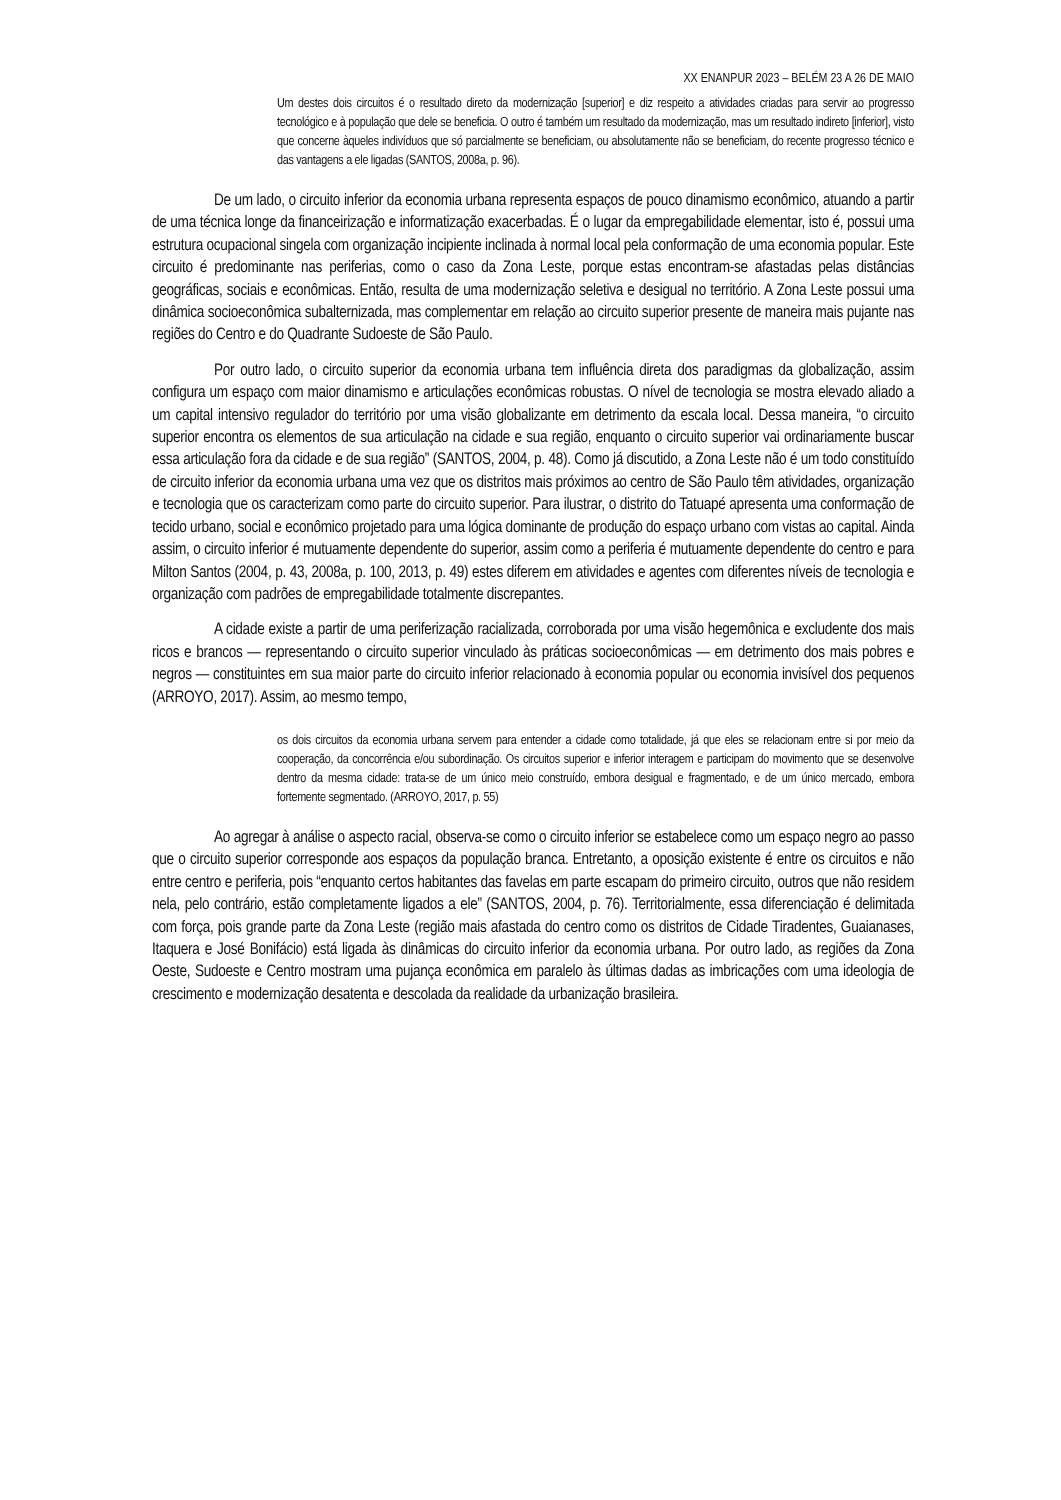XX ENANPUR 2023 – BELÉM 23 A 26 DE MAIO
Um destes dois circuitos é o resultado direto da modernização [superior] e diz respeito a atividades criadas para servir ao progresso tecnológico e à população que dele se beneficia. O outro é também um resultado da modernização, mas um resultado indireto [inferior], visto que concerne àqueles indivíduos que só parcialmente se beneficiam, ou absolutamente não se beneficiam, do recente progresso técnico e das vantagens a ele ligadas (SANTOS, 2008a, p. 96).
De um lado, o circuito inferior da economia urbana representa espaços de pouco dinamismo econômico, atuando a partir de uma técnica longe da financeirização e informatização exacerbadas. É o lugar da empregabilidade elementar, isto é, possui uma estrutura ocupacional singela com organização incipiente inclinada à normal local pela conformação de uma economia popular. Este circuito é predominante nas periferias, como o caso da Zona Leste, porque estas encontram-se afastadas pelas distâncias geográficas, sociais e econômicas. Então, resulta de uma modernização seletiva e desigual no território. A Zona Leste possui uma dinâmica socioeconômica subalternizada, mas complementar em relação ao circuito superior presente de maneira mais pujante nas regiões do Centro e do Quadrante Sudoeste de São Paulo.
Por outro lado, o circuito superior da economia urbana tem influência direta dos paradigmas da globalização, assim configura um espaço com maior dinamismo e articulações econômicas robustas. O nível de tecnologia se mostra elevado aliado a um capital intensivo regulador do território por uma visão globalizante em detrimento da escala local. Dessa maneira, “o circuito superior encontra os elementos de sua articulação na cidade e sua região, enquanto o circuito superior vai ordinariamente buscar essa articulação fora da cidade e de sua região” (SANTOS, 2004, p. 48). Como já discutido, a Zona Leste não é um todo constituído de circuito inferior da economia urbana uma vez que os distritos mais próximos ao centro de São Paulo têm atividades, organização e tecnologia que os caracterizam como parte do circuito superior. Para ilustrar, o distrito do Tatuapé apresenta uma conformação de tecido urbano, social e econômico projetado para uma lógica dominante de produção do espaço urbano com vistas ao capital. Ainda assim, o circuito inferior é mutuamente dependente do superior, assim como a periferia é mutuamente dependente do centro e para Milton Santos (2004, p. 43, 2008a, p. 100, 2013, p. 49) estes diferem em atividades e agentes com diferentes níveis de tecnologia e organização com padrões de empregabilidade totalmente discrepantes.
A cidade existe a partir de uma periferização racializada, corroborada por uma visão hegemônica e excludente dos mais ricos e brancos — representando o circuito superior vinculado às práticas socioeconômicas — em detrimento dos mais pobres e negros — constituintes em sua maior parte do circuito inferior relacionado à economia popular ou economia invisível dos pequenos (ARROYO, 2017). Assim, ao mesmo tempo,
os dois circuitos da economia urbana servem para entender a cidade como totalidade, já que eles se relacionam entre si por meio da cooperação, da concorrência e/ou subordinação. Os circuitos superior e inferior interagem e participam do movimento que se desenvolve dentro da mesma cidade: trata-se de um único meio construído, embora desigual e fragmentado, e de um único mercado, embora fortemente segmentado. (ARROYO, 2017, p. 55)
Ao agregar à análise o aspecto racial, observa-se como o circuito inferior se estabelece como um espaço negro ao passo que o circuito superior corresponde aos espaços da população branca. Entretanto, a oposição existente é entre os circuitos e não entre centro e periferia, pois “enquanto certos habitantes das favelas em parte escapam do primeiro circuito, outros que não residem nela, pelo contrário, estão completamente ligados a ele” (SANTOS, 2004, p. 76). Territorialmente, essa diferenciação é delimitada com força, pois grande parte da Zona Leste (região mais afastada do centro como os distritos de Cidade Tiradentes, Guaianases, Itaquera e José Bonifácio) está ligada às dinâmicas do circuito inferior da economia urbana. Por outro lado, as regiões da Zona Oeste, Sudoeste e Centro mostram uma pujança econômica em paralelo às últimas dadas as imbricações com uma ideologia de crescimento e modernização desatenta e descolada da realidade da urbanização brasileira.